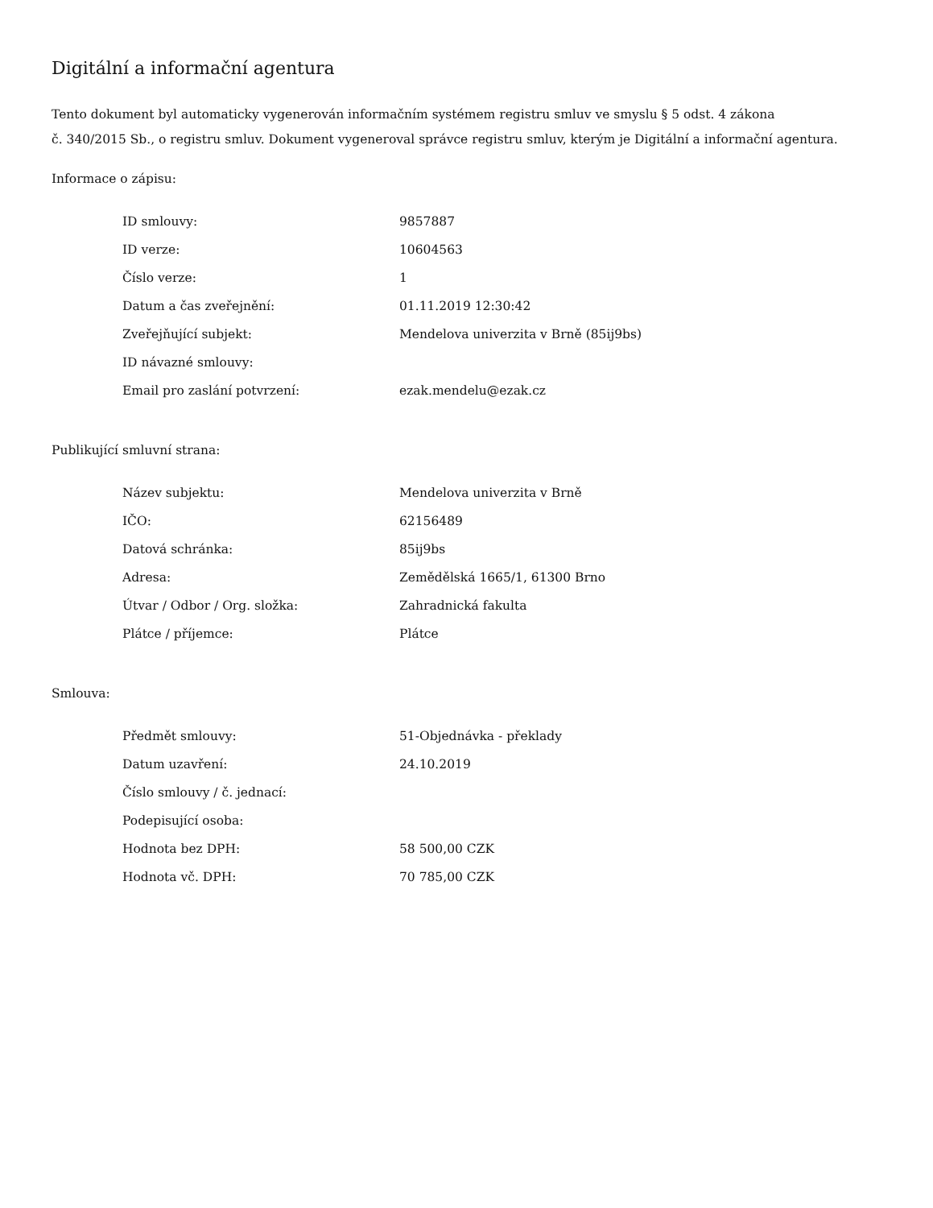Digitální a informační agentura
Tento dokument byl automaticky vygenerován informačním systémem registru smluv ve smyslu § 5 odst. 4 zákona
č. 340/2015 Sb., o registru smluv. Dokument vygeneroval správce registru smluv, kterým je Digitální a informační agentura.
Informace o zápisu:
| ID smlouvy: | 9857887 |
| ID verze: | 10604563 |
| Číslo verze: | 1 |
| Datum a čas zveřejnění: | 01.11.2019 12:30:42 |
| Zveřejňující subjekt: | Mendelova univerzita v Brně (85ij9bs) |
| ID návazné smlouvy: | |
| Email pro zaslání potvrzení: | ezak.mendelu@ezak.cz |
Publikující smluvní strana:
| Název subjektu: | Mendelova univerzita v Brně |
| IČO: | 62156489 |
| Datová schránka: | 85ij9bs |
| Adresa: | Zemědělská 1665/1, 61300 Brno |
| Útvar / Odbor / Org. složka: | Zahradnická fakulta |
| Plátce / příjemce: | Plátce |
Smlouva:
| Předmět smlouvy: | 51-Objednávka - překlady |
| Datum uzavření: | 24.10.2019 |
| Číslo smlouvy / č. jednací: | |
| Podepisující osoba: | |
| Hodnota bez DPH: | 58 500,00 CZK |
| Hodnota vč. DPH: | 70 785,00 CZK |